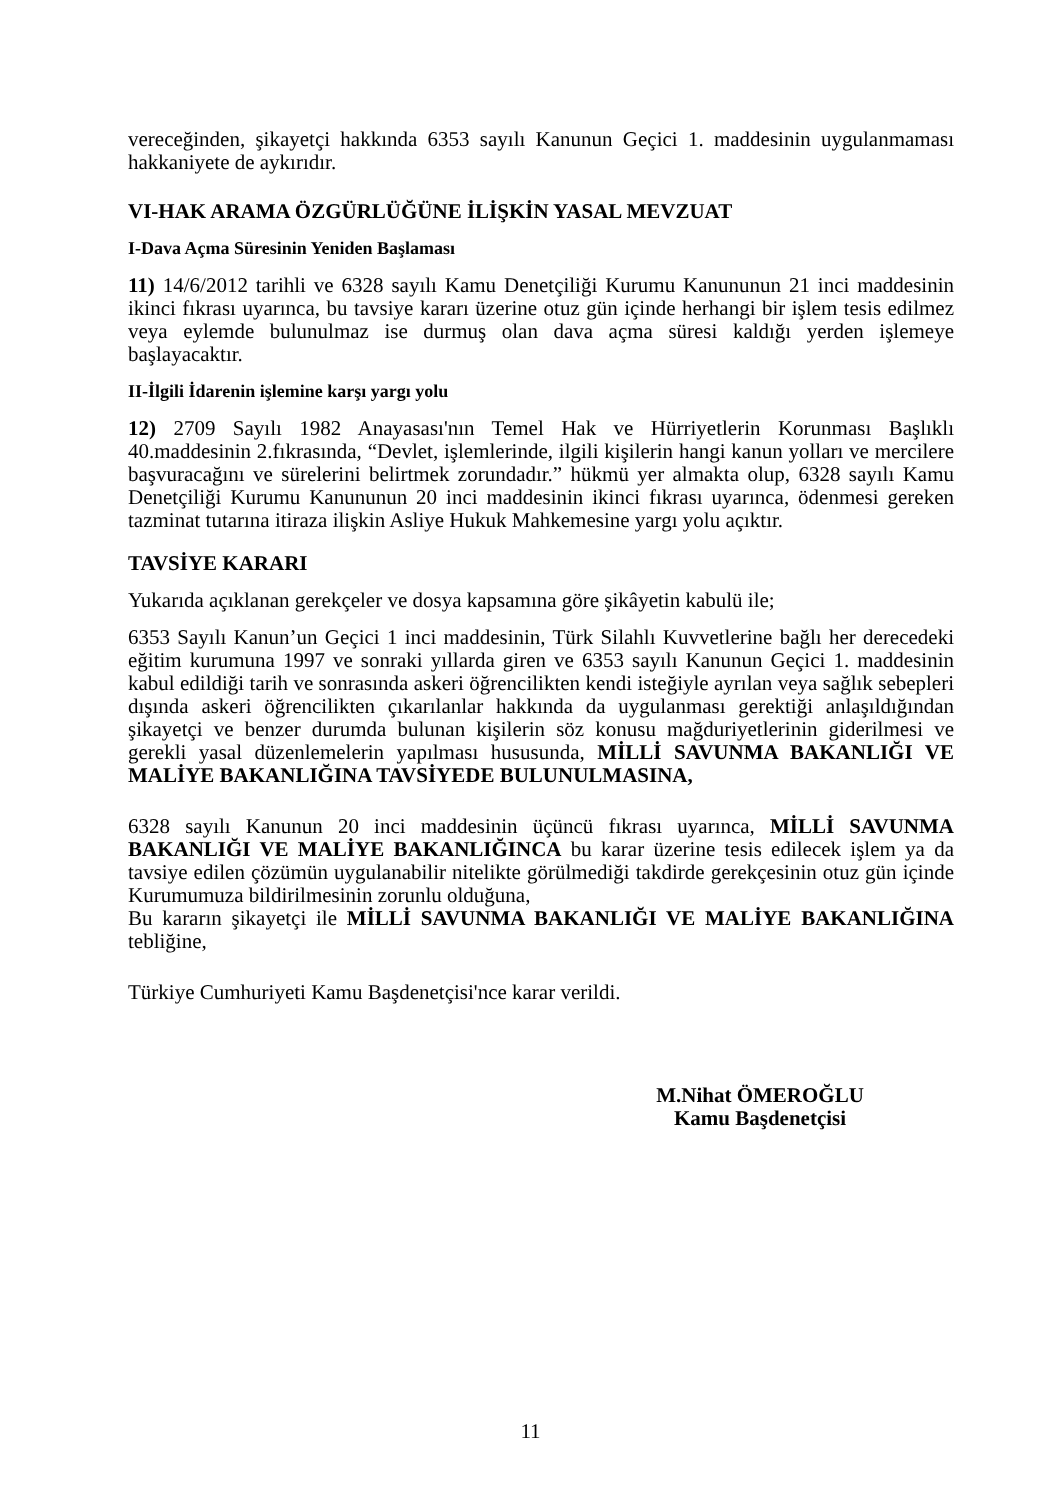vereceğinden, şikayetçi hakkında 6353 sayılı Kanunun Geçici 1. maddesinin uygulanmaması hakkaniyete de aykırıdır.
VI-HAK ARAMA ÖZGÜRLÜĞÜNE İLİŞKİN YASAL MEVZUAT
I-Dava Açma Süresinin Yeniden Başlaması
11) 14/6/2012 tarihli ve 6328 sayılı Kamu Denetçiliği Kurumu Kanununun 21 inci maddesinin ikinci fıkrası uyarınca, bu tavsiye kararı üzerine otuz gün içinde herhangi bir işlem tesis edilmez veya eylemde bulunulmaz ise durmuş olan dava açma süresi kaldığı yerden işlemeye başlayacaktır.
II-İlgili İdarenin işlemine karşı yargı yolu
12) 2709 Sayılı 1982 Anayasası'nın Temel Hak ve Hürriyetlerin Korunması Başlıklı 40.maddesinin 2.fıkrasında, “Devlet, işlemlerinde, ilgili kişilerin hangi kanun yolları ve mercilere başvuracağını ve sürelerini belirtmek zorundadır.” hükmü yer almakta olup, 6328 sayılı Kamu Denetçiliği Kurumu Kanununun 20 inci maddesinin ikinci fıkrası uyarınca, ödenmesi gereken tazminat tutarına itiraza ilişkin Asliye Hukuk Mahkemesine yargı yolu açıktır.
TAVSİYE KARARI
Yukarıda açıklanan gerekçeler ve dosya kapsamına göre şikâyetin kabulü ile;
6353 Sayılı Kanun’un Geçici 1 inci maddesinin, Türk Silahlı Kuvvetlerine bağlı her derecedeki eğitim kurumuna 1997 ve sonraki yıllarda giren ve 6353 sayılı Kanunun Geçici 1. maddesinin kabul edildiği tarih ve sonrasında askeri öğrencilikten kendi isteğiyle ayrılan veya sağlık sebepleri dışında askeri öğrencilikten çıkarılanlar hakkında da uygulanması gerektiği anlaşıldığından şikayetçi ve benzer durumda bulunan kişilerin söz konusu mağduriyetlerinin giderilmesi ve gerekli yasal düzenlemelerin yapılması hususunda, MİLLİ SAVUNMA BAKANLIĞI VE MALİYE BAKANLIĞINA TAVSİYEDE BULUNULMASINA,
6328 sayılı Kanunun 20 inci maddesinin üçüncü fıkrası uyarınca, MİLLİ SAVUNMA BAKANLIĞI VE MALİYE BAKANLIĞINCA bu karar üzerine tesis edilecek işlem ya da tavsiye edilen çözümün uygulanabilir nitelikte görülmediği takdirde gerekçesinin otuz gün içinde Kurumumuza bildirilmesinin zorunlu olduğuna,
Bu kararın şikayetçi ile MİLLİ SAVUNMA BAKANLIĞI VE MALİYE BAKANLIĞINA tebliğine,
Türkiye Cumhuriyeti Kamu Başdenetçisi'nce karar verildi.
M.Nihat ÖMEROĞLU
Kamu Başdenetçisi
11